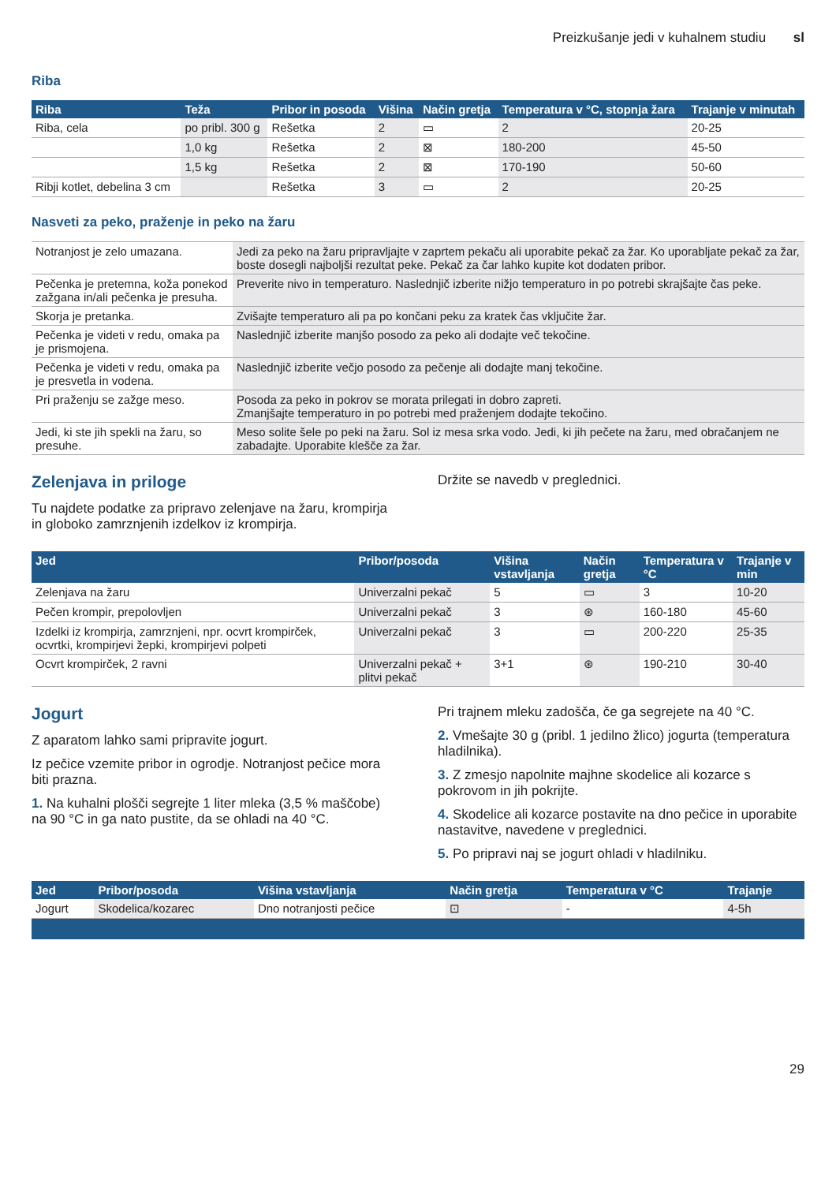Preizkušanje jedi v kuhalnem studiu sl
Riba
| Riba | Teža | Pribor in posoda | Višina | Način gretja | Temperatura v °C, stopnja žara | Trajanje v minutah |
| --- | --- | --- | --- | --- | --- | --- |
| Riba, cela | po pribl. 300 g | Rešetka | 2 | ▭ | 2 | 20-25 |
| | 1,0 kg | Rešetka | 2 | ⊠ | 180-200 | 45-50 |
| | 1,5 kg | Rešetka | 2 | ⊠ | 170-190 | 50-60 |
| Ribji kotlet, debelina 3 cm | | Rešetka | 3 | ▭ | 2 | 20-25 |
Nasveti za peko, praženje in peko na žaru
| Notranjost je zelo umazana. | Jedi za peko na žaru pripravljajte v zaprtem pekaču ali uporabite pekač za žar. Ko uporabljate pekač za žar, boste dosegli najboljši rezultat peke. Pekač za čar lahko kupite kot dodaten pribor. |
| Pečenka je pretemna, koža ponekod zažgana in/ali pečenka je presuha. | Preverite nivo in temperaturo. Naslednjič izberite nižjo temperaturo in po potrebi skrajšajte čas peke. |
| Skorja je pretanka. | Zvišajte temperaturo ali pa po končani peku za kratek čas vključite žar. |
| Pečenka je videti v redu, omaka pa je prismojena. | Naslednjič izberite manjšo posodo za peko ali dodajte več tekočine. |
| Pečenka je videti v redu, omaka pa je presvetla in vodena. | Naslednjič izberite večjo posodo za pečenje ali dodajte manj tekočine. |
| Pri praženju se zažge meso. | Posoda za peko in pokrov se morata prilegati in dobro zapreti. Zmanjšajte temperaturo in po potrebi med praženjem dodajte tekočino. |
| Jedi, ki ste jih spekli na žaru, so presuhe. | Meso solite šele po peki na žaru. Sol iz mesa srka vodo. Jedi, ki jih pečete na žaru, med obračanjem ne zabadajte. Uporabite klešče za žar. |
Zelenjava in priloge
Tu najdete podatke za pripravo zelenjave na žaru, krompirja in globoko zamrznjenih izdelkov iz krompirja.
Držite se navedb v preglednici.
| Jed | Pribor/posoda | Višina vstavljanja | Način gretja | Temperatura v °C | Trajanje v min |
| --- | --- | --- | --- | --- | --- |
| Zelenjava na žaru | Univerzalni pekač | 5 | ▭ | 3 | 10-20 |
| Pečen krompir, prepolovljen | Univerzalni pekač | 3 | ⊛ | 160-180 | 45-60 |
| Izdelki iz krompirja, zamrznjeni, npr. ocvrt krompirček, ocvrtki, krompirjevi žepki, krompirjevi polpeti | Univerzalni pekač | 3 | ▭ | 200-220 | 25-35 |
| Ocvrt krompirček, 2 ravni | Univerzalni pekač + plitvi pekač | 3+1 | ⊛ | 190-210 | 30-40 |
Jogurt
Z aparatom lahko sami pripravite jogurt.
Iz pečice vzemite pribor in ogrodje. Notranjost pečice mora biti prazna.
1. Na kuhalni plošči segrejte 1 liter mleka (3,5 % maščobe) na 90 °C in ga nato pustite, da se ohladi na 40 °C.
Pri trajnem mleku zadošča, če ga segrejete na 40 °C.
2. Vmešajte 30 g (pribl. 1 jedilno žlico) jogurta (temperatura hladilnika).
3. Z zmesjo napolnite majhne skodelice ali kozarce s pokrovom in jih pokrijte.
4. Skodelice ali kozarce postavite na dno pečice in uporabite nastavitve, navedene v preglednici.
5. Po pripravi naj se jogurt ohladi v hladilniku.
| Jed | Pribor/posoda | Višina vstavljanja | Način gretja | Temperatura v °C | Trajanje |
| --- | --- | --- | --- | --- | --- |
| Jogurt | Skodelica/kozarec | Dno notranjosti pečice | ⊡ | - | 4-5h |
29